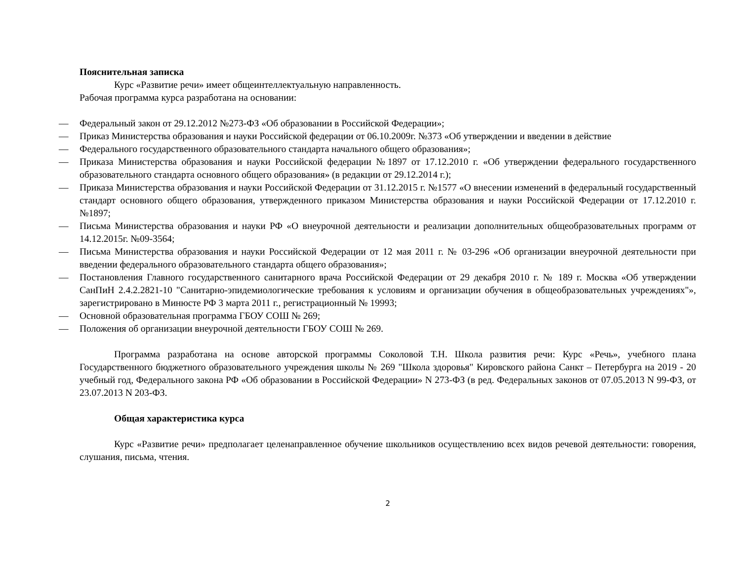Пояснительная записка
Курс «Развитие речи» имеет общеинтеллектуальную направленность.
Рабочая программа курса разработана на основании:
— Федеральный закон от 29.12.2012 №273-ФЗ «Об образовании в Российской Федерации»;
— Приказ Министерства образования и науки Российской федерации от 06.10.2009г. №373 «Об утверждении и введении в действие
— Федерального государственного образовательного стандарта начального общего образования»;
— Приказа Министерства образования и науки Российской федерации №1897 от 17.12.2010 г. «Об утверждении федерального государственного образовательного стандарта основного общего образования» (в редакции от 29.12.2014 г.);
— Приказа Министерства образования и науки Российской Федерации от 31.12.2015 г. №1577 «О внесении изменений в федеральный государственный стандарт основного общего образования, утвержденного приказом Министерства образования и науки Российской Федерации от 17.12.2010 г. №1897;
— Письма Министерства образования и науки РФ «О внеурочной деятельности и реализации дополнительных общеобразовательных программ от 14.12.2015г. №09-3564;
— Письма Министерства образования и науки Российской Федерации от 12 мая 2011 г. № 03-296 «Об организации внеурочной деятельности при введении федерального образовательного стандарта общего образования»;
— Постановления Главного государственного санитарного врача Российской Федерации от 29 декабря 2010 г. № 189 г. Москва «Об утверждении СанПиН 2.4.2.2821-10 "Санитарно-эпидемиологические требования к условиям и организации обучения в общеобразовательных учреждениях"», зарегистрировано в Минюсте РФ 3 марта 2011 г., регистрационный № 19993;
— Основной образовательная программа ГБОУ СОШ № 269;
— Положения об организации внеурочной деятельности ГБОУ СОШ № 269.
Программа разработана на основе авторской программы Соколовой Т.Н. Школа развития речи: Курс «Речь», учебного плана Государственного бюджетного образовательного учреждения школы № 269 "Школа здоровья" Кировского района Санкт – Петербурга на 2019 - 20 учебный год, Федерального закона РФ «Об образовании в Российской Федерации» N 273-ФЗ (в ред. Федеральных законов от 07.05.2013 N 99-ФЗ, от 23.07.2013 N 203-ФЗ.
Общая характеристика курса
Курс «Развитие речи» предполагает целенаправленное обучение школьников осуществлению всех видов речевой деятельности: говорения, слушания, письма, чтения.
2